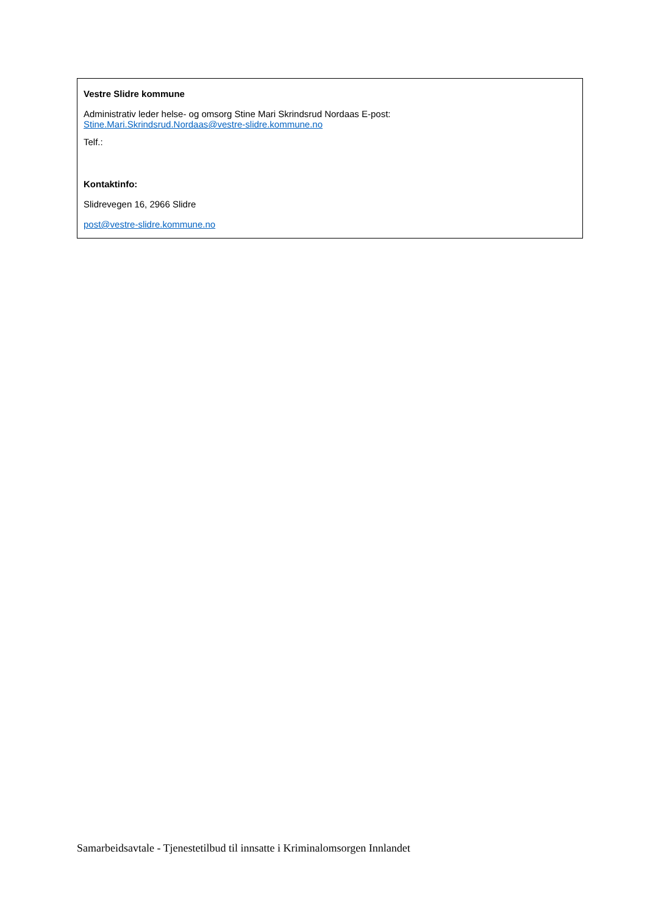Vestre Slidre kommune
Administrativ leder helse- og omsorg Stine Mari Skrindsrud Nordaas E-post:
Stine.Mari.Skrindsrud.Nordaas@vestre-slidre.kommune.no
Telf.:
Kontaktinfo:
Slidrevegen 16, 2966 Slidre
post@vestre-slidre.kommune.no
Samarbeidsavtale - Tjenestetilbud til innsatte i Kriminalomsorgen Innlandet